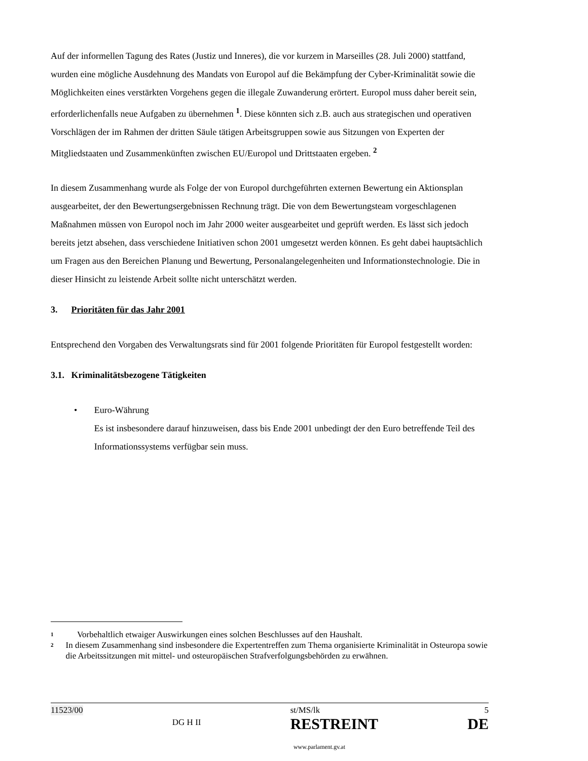Auf der informellen Tagung des Rates (Justiz und Inneres), die vor kurzem in Marseilles (28. Juli 2000) stattfand, wurden eine mögliche Ausdehnung des Mandats von Europol auf die Bekämpfung der Cyber-Kriminalität sowie die Möglichkeiten eines verstärkten Vorgehens gegen die illegale Zuwanderung erörtert. Europol muss daher bereit sein, erforderlichenfalls neue Aufgaben zu übernehmen <sup>1</sup>. Diese könnten sich z.B. auch aus strategischen und operativen Vorschlägen der im Rahmen der dritten Säule tätigen Arbeitsgruppen sowie aus Sitzungen von Experten der Mitgliedstaaten und Zusammenkünften zwischen EU/Europol und Drittstaaten ergeben. <sup>2</sup>
In diesem Zusammenhang wurde als Folge der von Europol durchgeführten externen Bewertung ein Aktionsplan ausgearbeitet, der den Bewertungsergebnissen Rechnung trägt. Die von dem Bewertungsteam vorgeschlagenen Maßnahmen müssen von Europol noch im Jahr 2000 weiter ausgearbeitet und geprüft werden. Es lässt sich jedoch bereits jetzt absehen, dass verschiedene Initiativen schon 2001 umgesetzt werden können. Es geht dabei hauptsächlich um Fragen aus den Bereichen Planung und Bewertung, Personalangelegenheiten und Informationstechnologie. Die in dieser Hinsicht zu leistende Arbeit sollte nicht unterschätzt werden.
3. Prioritäten für das Jahr 2001
Entsprechend den Vorgaben des Verwaltungsrats sind für 2001 folgende Prioritäten für Europol festgestellt worden:
3.1. Kriminalitätsbezogene Tätigkeiten
• Euro-Währung
Es ist insbesondere darauf hinzuweisen, dass bis Ende 2001 unbedingt der den Euro betreffende Teil des Informationssystems verfügbar sein muss.
1 Vorbehaltlich etwaiger Auswirkungen eines solchen Beschlusses auf den Haushalt.
2 In diesem Zusammenhang sind insbesondere die Expertentreffen zum Thema organisierte Kriminalität in Osteuropa sowie die Arbeitssitzungen mit mittel- und osteuropäischen Strafverfolgungsbehörden zu erwähnen.
11523/00 DG H II st/MS/lk
RESTREINT 5
DE
www.parlament.gv.at